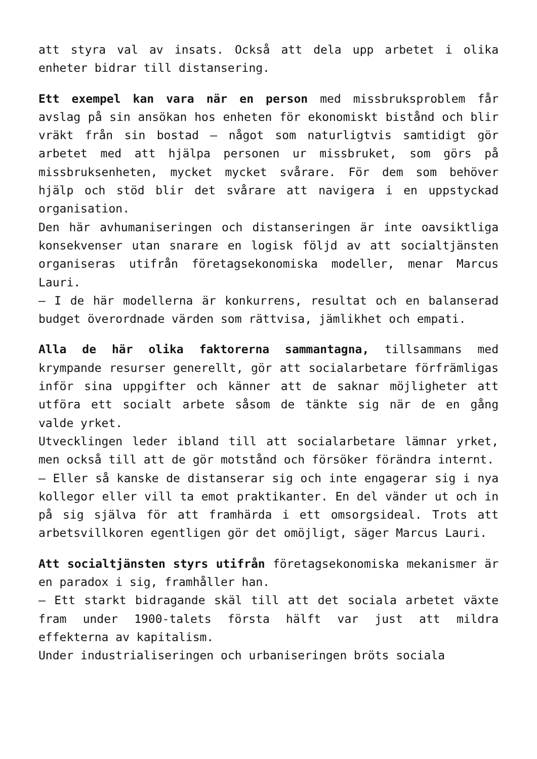att styra val av insats. Också att dela upp arbetet i olika enheter bidrar till distansering.
Ett exempel kan vara när en person med missbruksproblem får avslag på sin ansökan hos enheten för ekonomiskt bistånd och blir vräkt från sin bostad – något som naturligtvis samtidigt gör arbetet med att hjälpa personen ur missbruket, som görs på missbruksenheten, mycket mycket svårare. För dem som behöver hjälp och stöd blir det svårare att navigera i en uppstyckad organisation.
Den här avhumaniseringen och distanseringen är inte oavsiktliga konsekvenser utan snarare en logisk följd av att socialtjänsten organiseras utifrån företagsekonomiska modeller, menar Marcus Lauri.
– I de här modellerna är konkurrens, resultat och en balanserad budget överordnade värden som rättvisa, jämlikhet och empati.
Alla de här olika faktorerna sammantagna, tillsammans med krympande resurser generellt, gör att socialarbetare förfrämligas inför sina uppgifter och känner att de saknar möjligheter att utföra ett socialt arbete såsom de tänkte sig när de en gång valde yrket.
Utvecklingen leder ibland till att socialarbetare lämnar yrket, men också till att de gör motstånd och försöker förändra internt.
– Eller så kanske de distanserar sig och inte engagerar sig i nya kollegor eller vill ta emot praktikanter. En del vänder ut och in på sig själva för att framhärda i ett omsorgsideal. Trots att arbetsvillkoren egentligen gör det omöjligt, säger Marcus Lauri.
Att socialtjänsten styrs utifrån företagsekonomiska mekanismer är en paradox i sig, framhåller han.
– Ett starkt bidragande skäl till att det sociala arbetet växte fram under 1900-talets första hälft var just att mildra effekterna av kapitalism.
Under industrialiseringen och urbaniseringen bröts sociala